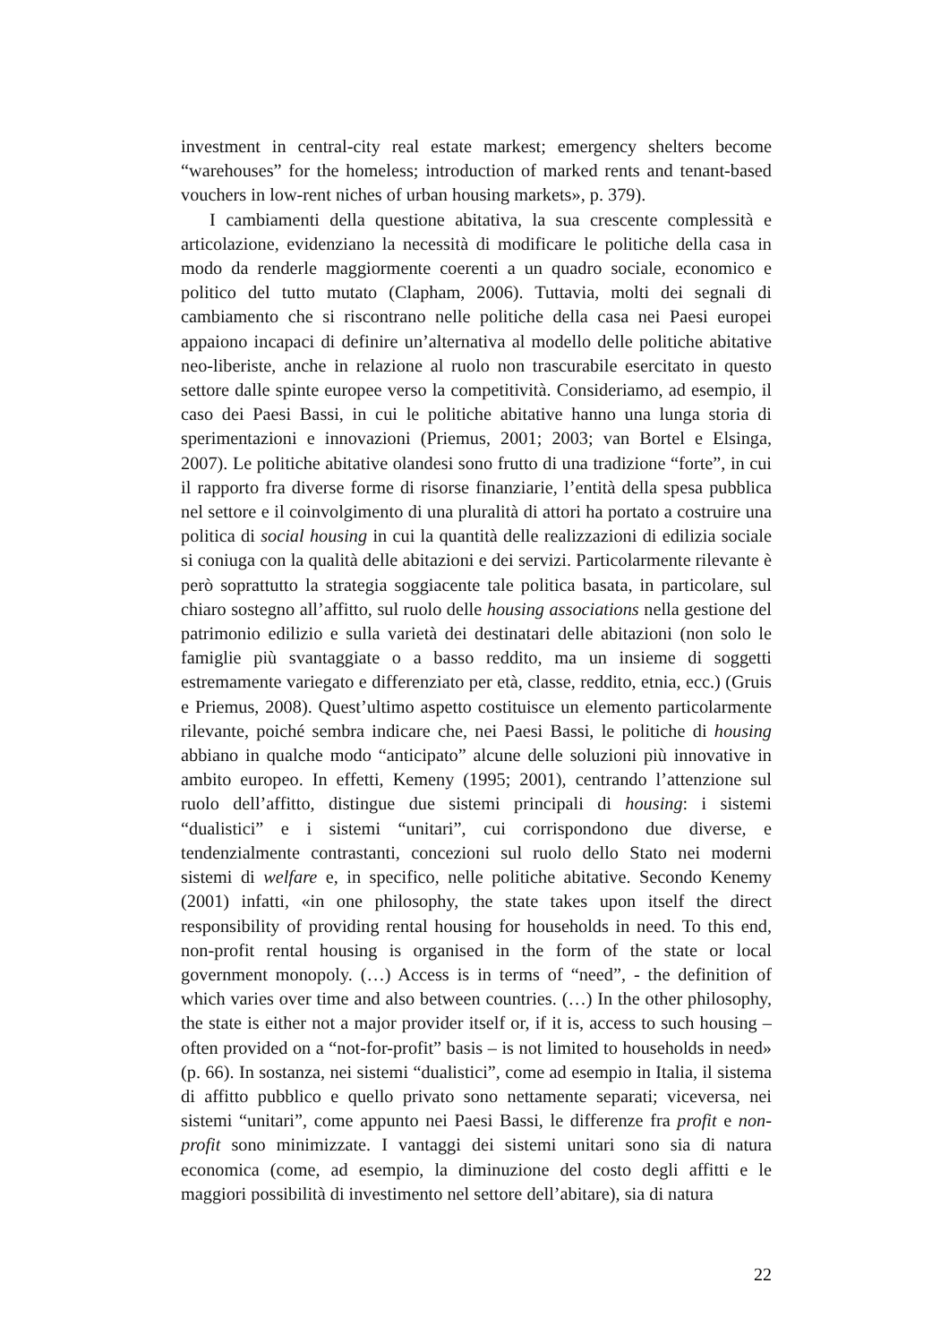investment in central-city real estate markest; emergency shelters become “warehouses” for the homeless; introduction of marked rents and tenant-based vouchers in low-rent niches of urban housing markets», p. 379).
I cambiamenti della questione abitativa, la sua crescente complessità e articolazione, evidenziano la necessità di modificare le politiche della casa in modo da renderle maggiormente coerenti a un quadro sociale, economico e politico del tutto mutato (Clapham, 2006). Tuttavia, molti dei segnali di cambiamento che si riscontrano nelle politiche della casa nei Paesi europei appaiono incapaci di definire un’alternativa al modello delle politiche abitative neo-liberiste, anche in relazione al ruolo non trascurabile esercitato in questo settore dalle spinte europee verso la competitività. Consideriamo, ad esempio, il caso dei Paesi Bassi, in cui le politiche abitative hanno una lunga storia di sperimentazioni e innovazioni (Priemus, 2001; 2003; van Bortel e Elsinga, 2007). Le politiche abitative olandesi sono frutto di una tradizione “forte”, in cui il rapporto fra diverse forme di risorse finanziarie, l’entità della spesa pubblica nel settore e il coinvolgimento di una pluralità di attori ha portato a costruire una politica di social housing in cui la quantità delle realizzazioni di edilizia sociale si coniuga con la qualità delle abitazioni e dei servizi. Particolarmente rilevante è però soprattutto la strategia soggiacente tale politica basata, in particolare, sul chiaro sostegno all’affitto, sul ruolo delle housing associations nella gestione del patrimonio edilizio e sulla varietà dei destinatari delle abitazioni (non solo le famiglie più svantaggiate o a basso reddito, ma un insieme di soggetti estremamente variegato e differenziato per età, classe, reddito, etnia, ecc.) (Gruis e Priemus, 2008). Quest’ultimo aspetto costituisce un elemento particolarmente rilevante, poiché sembra indicare che, nei Paesi Bassi, le politiche di housing abbiano in qualche modo “anticipato” alcune delle soluzioni più innovative in ambito europeo. In effetti, Kemeny (1995; 2001), centrando l’attenzione sul ruolo dell’affitto, distingue due sistemi principali di housing: i sistemi “dualistici” e i sistemi “unitari”, cui corrispondono due diverse, e tendenzialmente contrastanti, concezioni sul ruolo dello Stato nei moderni sistemi di welfare e, in specifico, nelle politiche abitative. Secondo Kenemy (2001) infatti, «in one philosophy, the state takes upon itself the direct responsibility of providing rental housing for households in need. To this end, non-profit rental housing is organised in the form of the state or local government monopoly. (…) Access is in terms of “need”, - the definition of which varies over time and also between countries. (…) In the other philosophy, the state is either not a major provider itself or, if it is, access to such housing – often provided on a “not-for-profit” basis – is not limited to households in need» (p. 66). In sostanza, nei sistemi “dualistici”, come ad esempio in Italia, il sistema di affitto pubblico e quello privato sono nettamente separati; viceversa, nei sistemi “unitari”, come appunto nei Paesi Bassi, le differenze fra profit e non-profit sono minimizzate. I vantaggi dei sistemi unitari sono sia di natura economica (come, ad esempio, la diminuzione del costo degli affitti e le maggiori possibilità di investimento nel settore dell’abitare), sia di natura
22